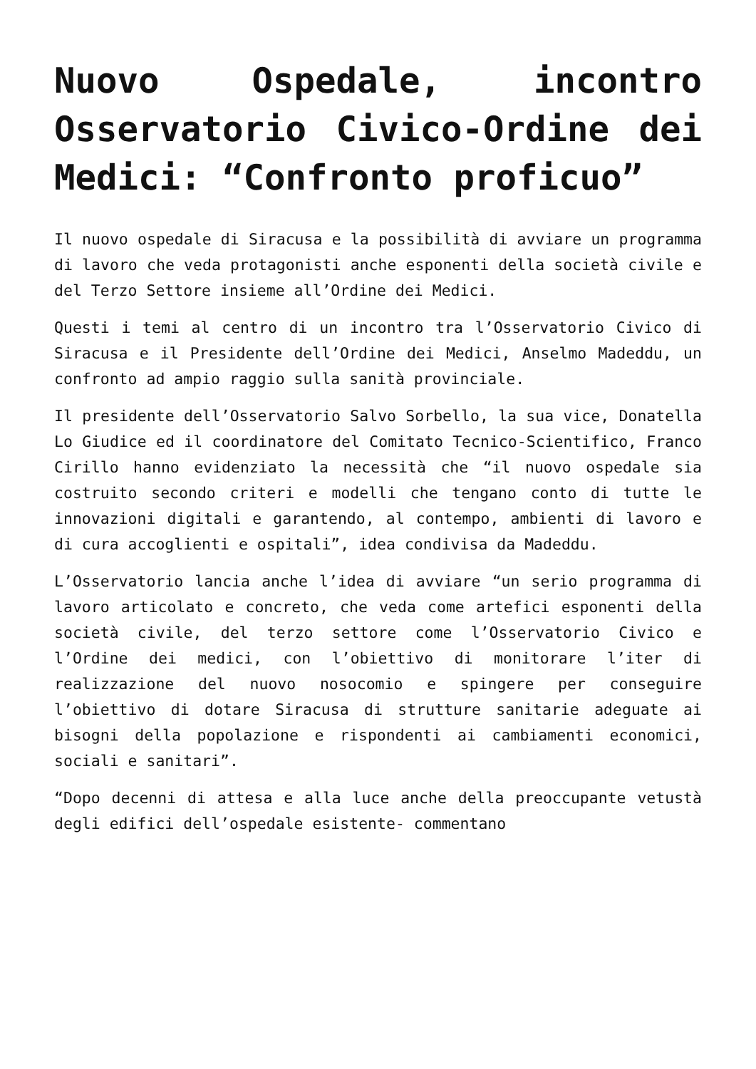Nuovo Ospedale, incontro Osservatorio Civico-Ordine dei Medici: “Confronto proficuo”
Il nuovo ospedale di Siracusa e la possibilità di avviare un programma di lavoro che veda protagonisti anche esponenti della società civile e del Terzo Settore insieme all’Ordine dei Medici.
Questi i temi al centro di un incontro tra l’Osservatorio Civico di Siracusa e il Presidente dell’Ordine dei Medici, Anselmo Madeddu, un confronto ad ampio raggio sulla sanità provinciale.
Il presidente dell’Osservatorio Salvo Sorbello, la sua vice, Donatella Lo Giudice ed il coordinatore del Comitato Tecnico-Scientifico, Franco Cirillo hanno evidenziato la necessità che “il nuovo ospedale sia costruito secondo criteri e modelli che tengano conto di tutte le innovazioni digitali e garantendo, al contempo, ambienti di lavoro e di cura accoglienti e ospitali”, idea condivisa da Madeddu.
L’Osservatorio lancia anche l’idea di avviare “un serio programma di lavoro articolato e concreto, che veda come artefici esponenti della società civile, del terzo settore come l’Osservatorio Civico e l’Ordine dei medici, con l’obiettivo di monitorare l’iter di realizzazione del nuovo nosocomio e spingere per conseguire l’obiettivo di dotare Siracusa di strutture sanitarie adeguate ai bisogni della popolazione e rispondenti ai cambiamenti economici, sociali e sanitari”.
“Dopo decenni di attesa e alla luce anche della preoccupante vetustà degli edifici dell’ospedale esistente- commentano